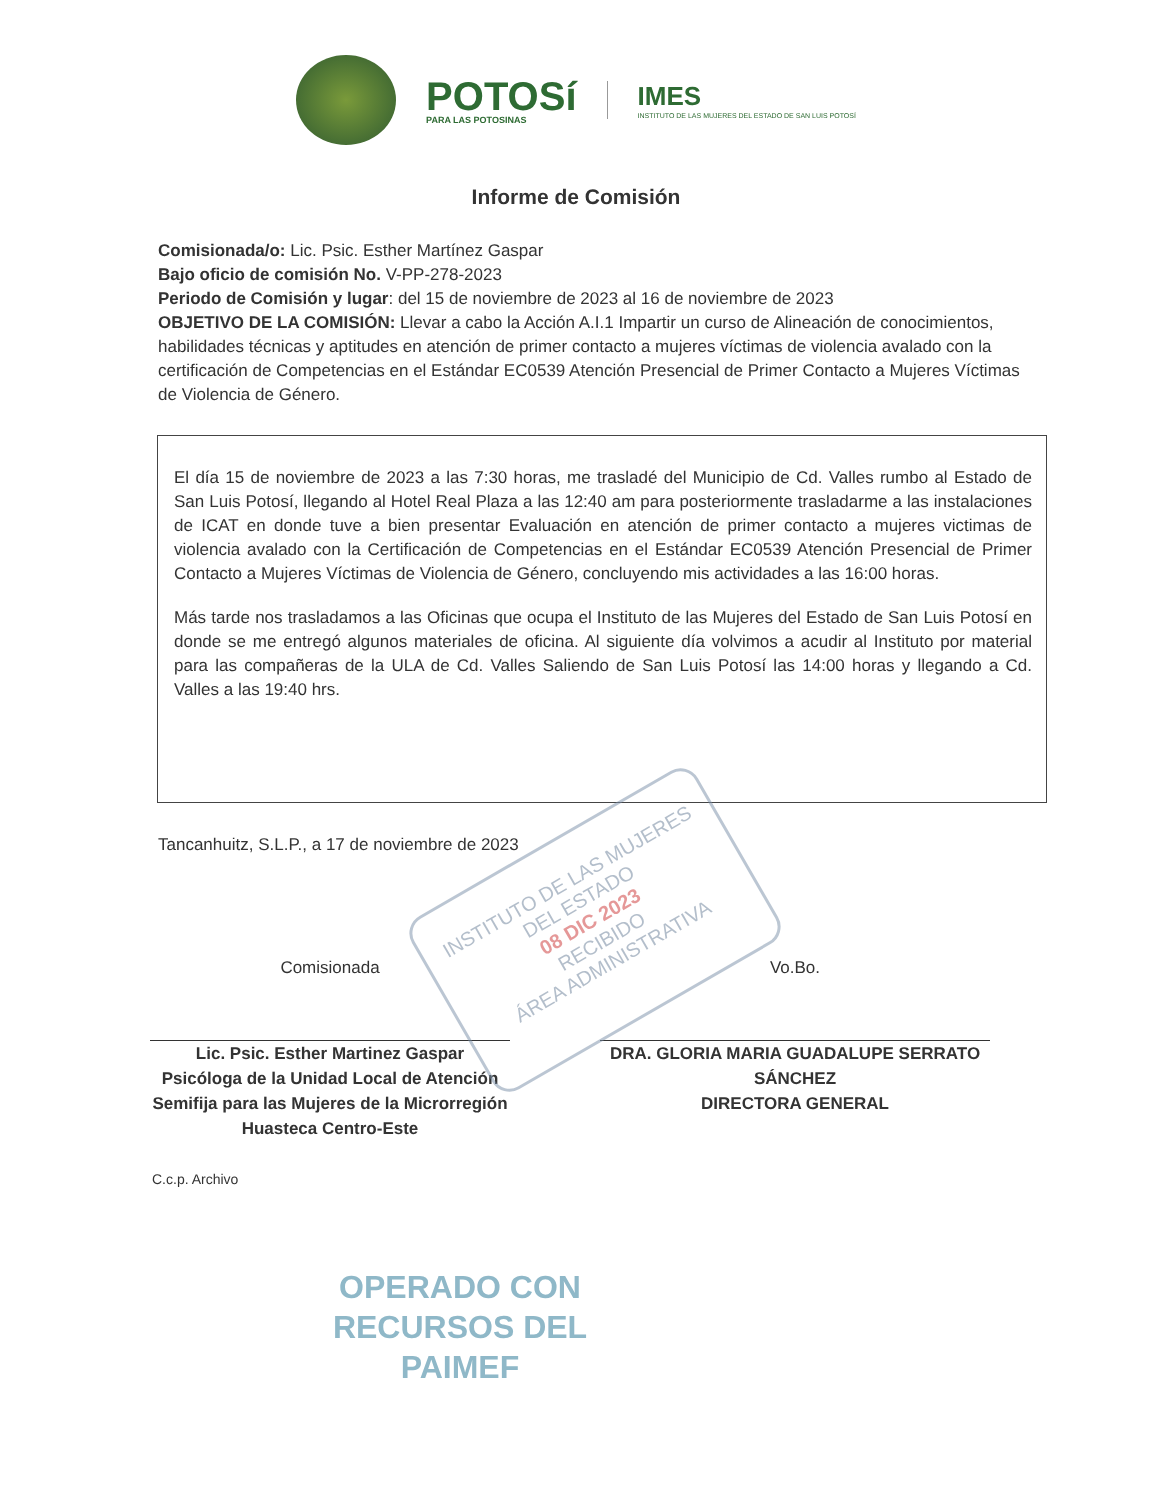POTOSí
PARA LAS POTOSINAS
IMES
INSTITUTO DE LAS MUJERES DEL ESTADO DE SAN LUIS POTOSÍ
Informe de Comisión
Comisionada/o: Lic. Psic. Esther Martínez Gaspar
Bajo oficio de comisión No. V-PP-278-2023
Periodo de Comisión y lugar: del 15 de noviembre de 2023 al 16 de noviembre de 2023
OBJETIVO DE LA COMISIÓN: Llevar a cabo la Acción A.I.1 Impartir un curso de Alineación de conocimientos, habilidades técnicas y aptitudes en atención de primer contacto a mujeres víctimas de violencia avalado con la certificación de Competencias en el Estándar EC0539 Atención Presencial de Primer Contacto a Mujeres Víctimas de Violencia de Género.
El día 15 de noviembre de 2023 a las 7:30 horas, me trasladé del Municipio de Cd. Valles rumbo al Estado de San Luis Potosí, llegando al Hotel Real Plaza a las 12:40 am para posteriormente trasladarme a las instalaciones de ICAT en donde tuve a bien presentar Evaluación en atención de primer contacto a mujeres victimas de violencia avalado con la Certificación de Competencias en el Estándar EC0539 Atención Presencial de Primer Contacto a Mujeres Víctimas de Violencia de Género, concluyendo mis actividades a las 16:00 horas.
Más tarde nos trasladamos a las Oficinas que ocupa el Instituto de las Mujeres del Estado de San Luis Potosí en donde se me entregó algunos materiales de oficina. Al siguiente día volvimos a acudir al Instituto por material para las compañeras de la ULA de Cd. Valles Saliendo de San Luis Potosí las 14:00 horas y llegando a Cd. Valles a las 19:40 hrs.
Tancanhuitz, S.L.P., a 17 de noviembre de 2023
Comisionada
Lic. Psic. Esther Martinez Gaspar
Psicóloga de la Unidad Local de Atención Semifija para las Mujeres de la Microrregión Huasteca Centro-Este
Vo.Bo.
DRA. GLORIA MARIA GUADALUPE SERRATO SÁNCHEZ
DIRECTORA GENERAL
C.c.p. Archivo
OPERADO CON RECURSOS DEL PAIMEF
INSTITUTO DE LAS MUJERES DEL ESTADO
08 DIC 2023
RECIBIDO
ÁREA ADMINISTRATIVA